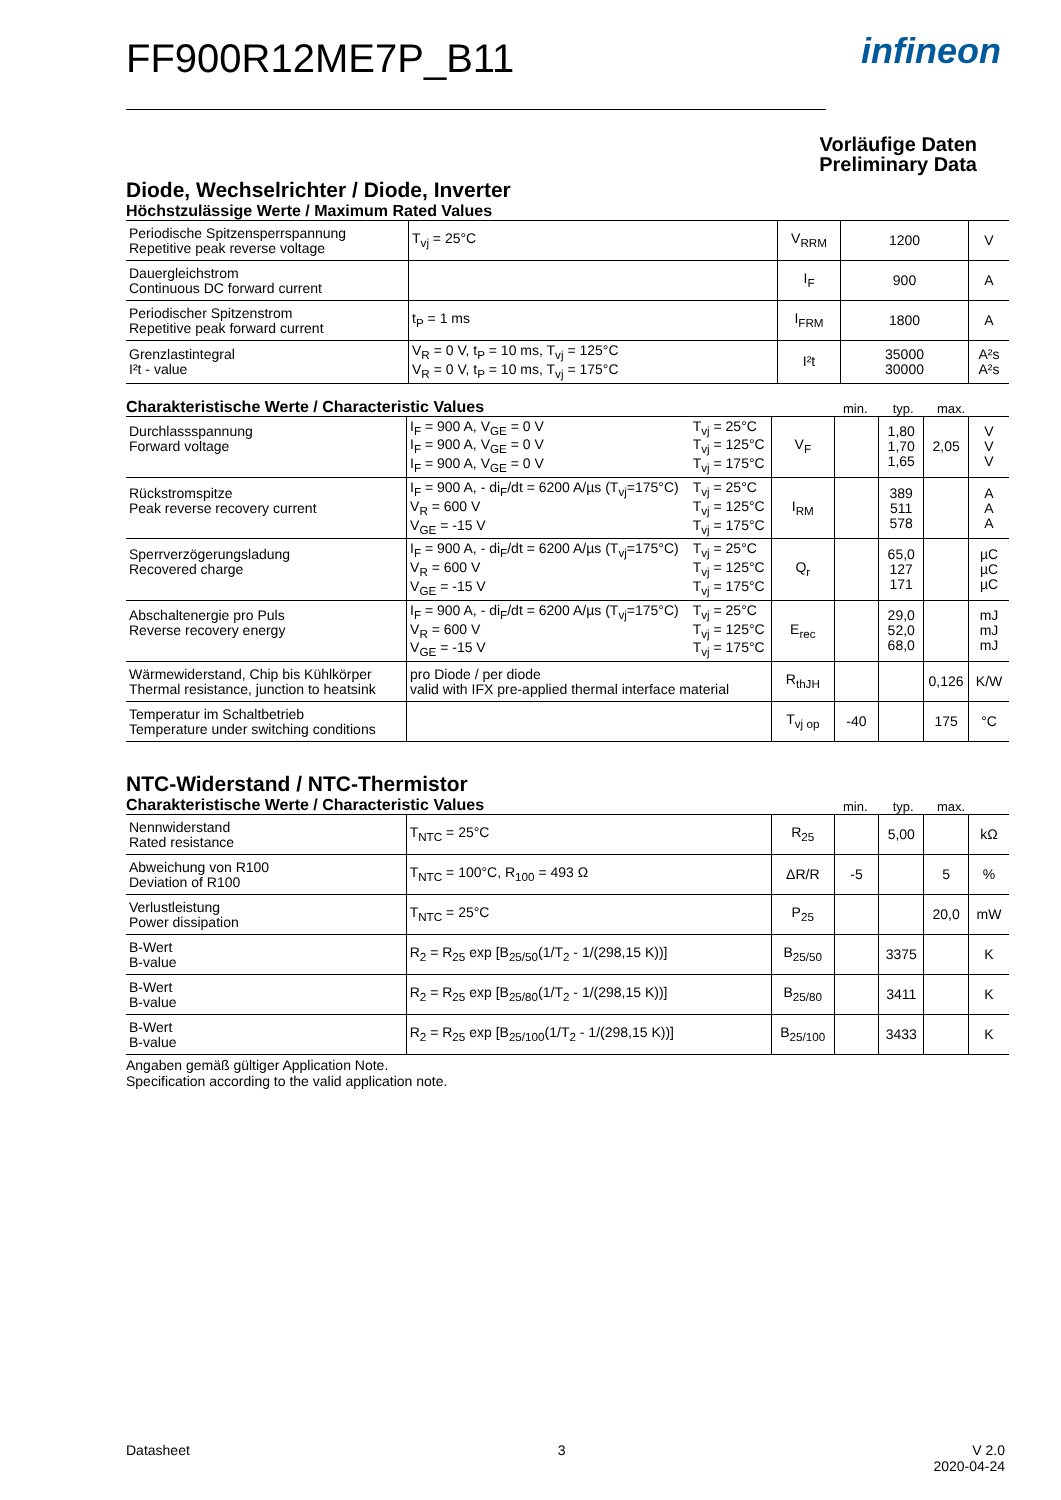infineon
FF900R12ME7P_B11
Vorläufige Daten
Preliminary Data
Diode, Wechselrichter / Diode, Inverter
Höchstzulässige Werte / Maximum Rated Values
| Periodische Spitzensperrspannung Repetitive peak reverse voltage | T<sub>vj</sub> = 25°C | V<sub>RRM</sub> | 1200 | V |
| Dauergleichstrom Continuous DC forward current | | I<sub>F</sub> | 900 | A |
| Periodischer Spitzenstrom Repetitive peak forward current | t<sub>P</sub> = 1 ms | I<sub>FRM</sub> | 1800 | A |
| Grenzlastintegral I²t - value | V<sub>R</sub> = 0 V, t<sub>P</sub> = 10 ms, T<sub>vj</sub> = 125°C V<sub>R</sub> = 0 V, t<sub>P</sub> = 10 ms, T<sub>vj</sub> = 175°C | I²t | 35000 30000 | A²s A²s |
Charakteristische Werte / Characteristic Values
min. typ. max.
| Durchlassspannung Forward voltage | I<sub>F</sub> = 900 A, V<sub>GE</sub> = 0 V I<sub>F</sub> = 900 A, V<sub>GE</sub> = 0 V I<sub>F</sub> = 900 A, V<sub>GE</sub> = 0 V | T<sub>vj</sub> = 25°C T<sub>vj</sub> = 125°C T<sub>vj</sub> = 175°C | V<sub>F</sub> | | 1,80 1,70 1,65 | 2,05 | V V V |
| Rückstromspitze Peak reverse recovery current | I<sub>F</sub> = 900 A, - di<sub>F</sub>/dt = 6200 A/µs (T<sub>vj</sub>=175°C) V<sub>R</sub> = 600 V V<sub>GE</sub> = -15 V | T<sub>vj</sub> = 25°C T<sub>vj</sub> = 125°C T<sub>vj</sub> = 175°C | I<sub>RM</sub> | | 389 511 578 | | A A A |
| Sperrverzögerungsladung Recovered charge | I<sub>F</sub> = 900 A, - di<sub>F</sub>/dt = 6200 A/µs (T<sub>vj</sub>=175°C) V<sub>R</sub> = 600 V V<sub>GE</sub> = -15 V | T<sub>vj</sub> = 25°C T<sub>vj</sub> = 125°C T<sub>vj</sub> = 175°C | Q<sub>r</sub> | | 65,0 127 171 | | µC µC µC |
| Abschaltenergie pro Puls Reverse recovery energy | I<sub>F</sub> = 900 A, - di<sub>F</sub>/dt = 6200 A/µs (T<sub>vj</sub>=175°C) V<sub>R</sub> = 600 V V<sub>GE</sub> = -15 V | T<sub>vj</sub> = 25°C T<sub>vj</sub> = 125°C T<sub>vj</sub> = 175°C | E<sub>rec</sub> | | 29,0 52,0 68,0 | | mJ mJ mJ |
| Wärmewiderstand, Chip bis Kühlkörper Thermal resistance, junction to heatsink | pro Diode / per diode valid with IFX pre-applied thermal interface material | | R<sub>thJH</sub> | | | 0,126 | K/W |
| Temperatur im Schaltbetrieb Temperature under switching conditions | | | T<sub>vj op</sub> | -40 | | 175 | °C |
NTC-Widerstand / NTC-Thermistor
Charakteristische Werte / Characteristic Values
min. typ. max.
| Nennwiderstand Rated resistance | T<sub>NTC</sub> = 25°C | R<sub>25</sub> | | 5,00 | | kΩ |
| Abweichung von R100 Deviation of R100 | T<sub>NTC</sub> = 100°C, R<sub>100</sub> = 493 Ω | ΔR/R | -5 | | 5 | % |
| Verlustleistung Power dissipation | T<sub>NTC</sub> = 25°C | P<sub>25</sub> | | | 20,0 | mW |
| B-Wert B-value | R<sub>2</sub> = R<sub>25</sub> exp [B<sub>25/50</sub>(1/T<sub>2</sub> - 1/(298,15 K))] | B<sub>25/50</sub> | | 3375 | | K |
| B-Wert B-value | R<sub>2</sub> = R<sub>25</sub> exp [B<sub>25/80</sub>(1/T<sub>2</sub> - 1/(298,15 K))] | B<sub>25/80</sub> | | 3411 | | K |
| B-Wert B-value | R<sub>2</sub> = R<sub>25</sub> exp [B<sub>25/100</sub>(1/T<sub>2</sub> - 1/(298,15 K))] | B<sub>25/100</sub> | | 3433 | | K |
Angaben gemäß gültiger Application Note.
Specification according to the valid application note.
Datasheet 3 V 2.0
2020-04-24